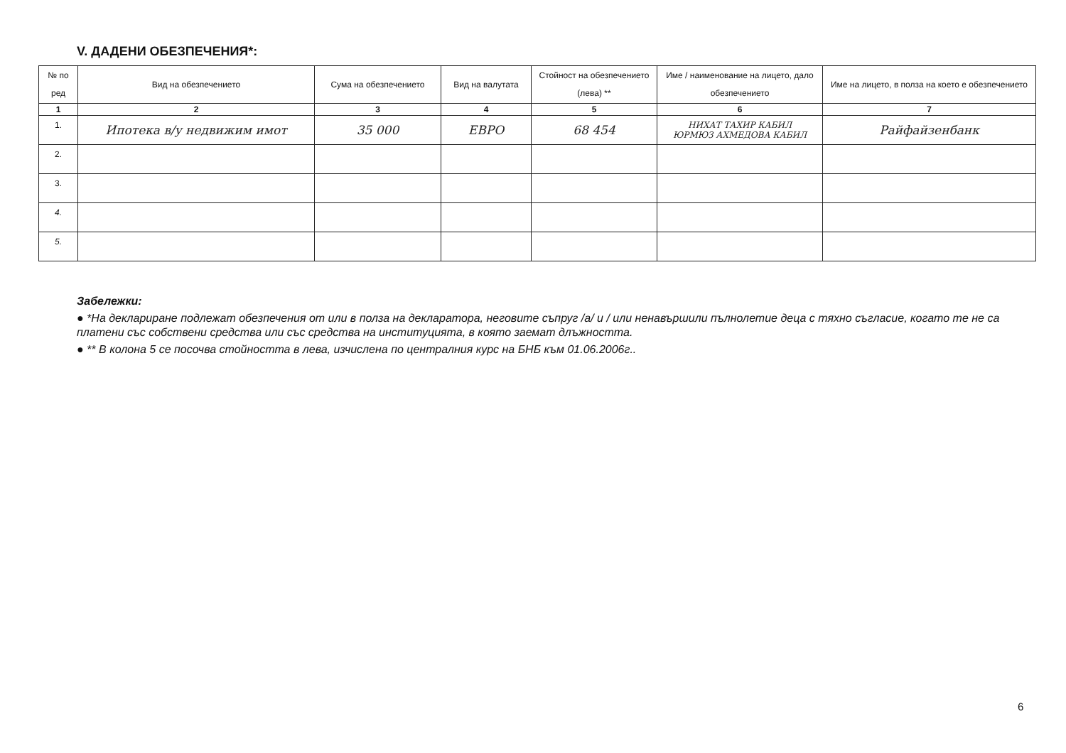V. ДАДЕНИ ОБЕЗПЕЧЕНИЯ*:
| № по ред | Вид на обезпечението | Сума на обезпечението | Вид на валутата | Стойност на обезпечението (лева) ** | Име / наименование на лицето, дало обезпечението | Име на лицето, в полза на което е обезпечението |
| --- | --- | --- | --- | --- | --- | --- |
| 1 | 2 | 3 | 4 | 5 | 6 | 7 |
| 1. | Ипотека в/у недвижим имот | 35 000 | ЕВРО | 68 454 | НИХАТ ТАХИР КАБИЛ ЮРМЮЗ АХМЕДОВА КАБИЛ | Райфайзенбанк |
| 2. | | | | | | |
| 3. | | | | | | |
| 4. | | | | | | |
| 5. | | | | | | |
Забележки:
● *На деклариране подлежат обезпечения от или в полза на декларатора, неговите съпруг /а/ и / или ненавършили пълнолетие деца с тяхно съгласие, когато те не са платени със собствени средства или със средства на институцията, в която заемат длъжността.
● ** В колона 5 се посочва стойността в лева, изчислена по централния курс на БНБ към 01.06.2006г..
6